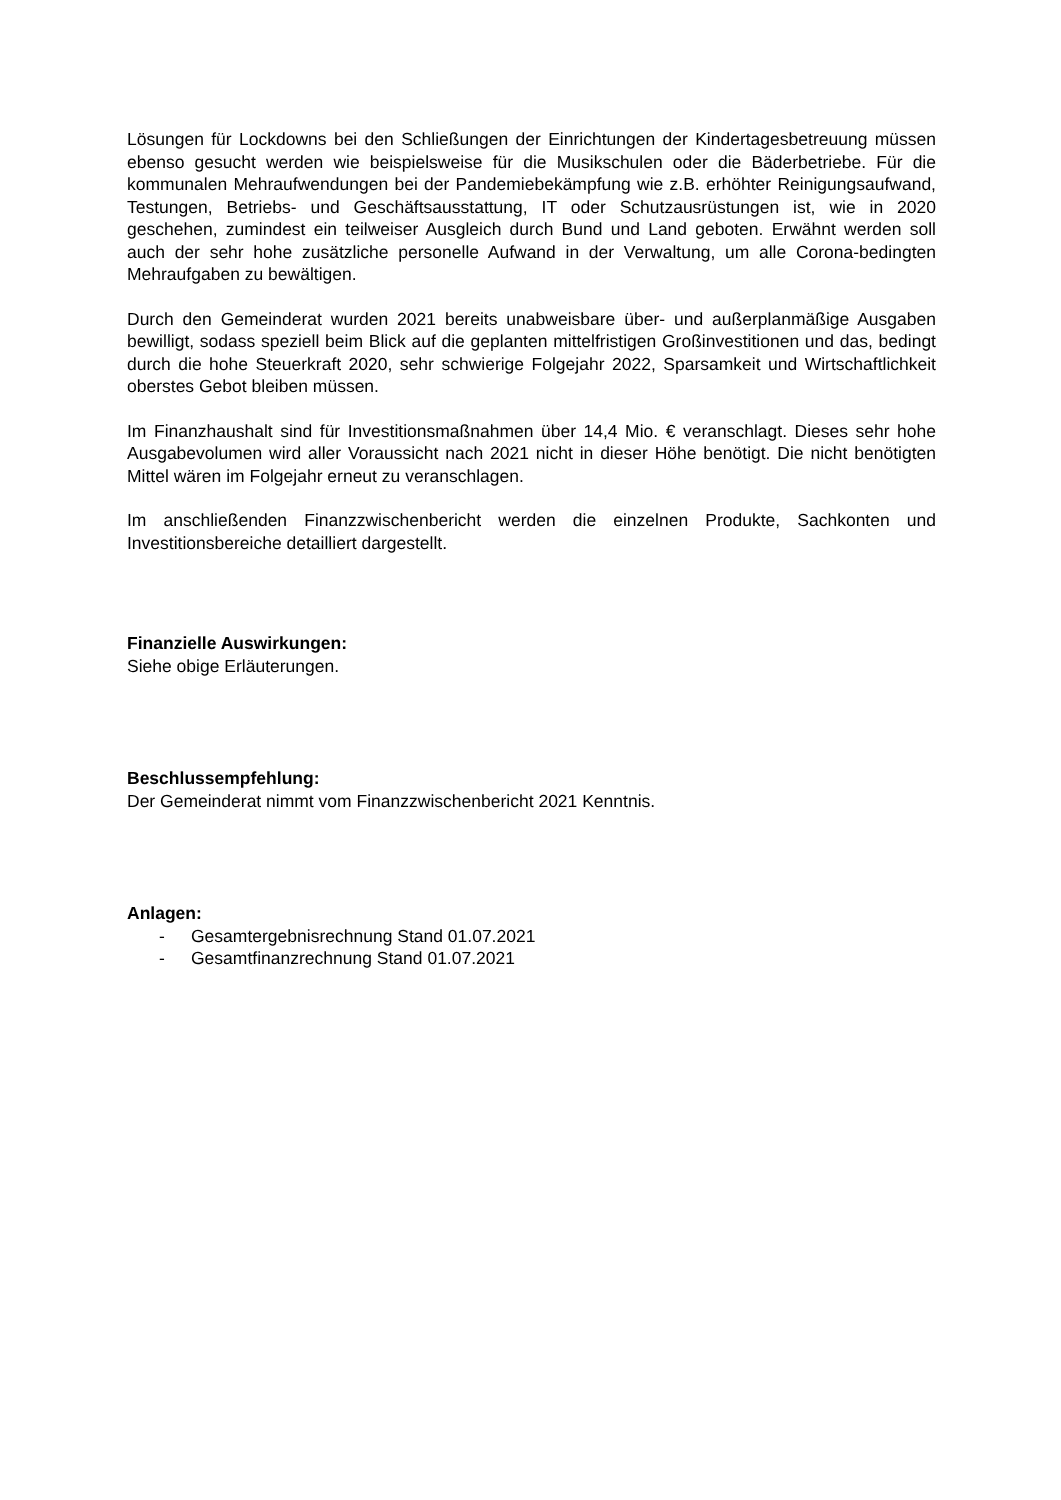Lösungen für Lockdowns bei den Schließungen der Einrichtungen der Kindertagesbetreuung müssen ebenso gesucht werden wie beispielsweise für die Musikschulen oder die Bäderbetriebe. Für die kommunalen Mehraufwendungen bei der Pandemiebekämpfung wie z.B. erhöhter Reinigungsaufwand, Testungen, Betriebs- und Geschäftsausstattung, IT oder Schutzausrüstungen ist, wie in 2020 geschehen, zumindest ein teilweiser Ausgleich durch Bund und Land geboten. Erwähnt werden soll auch der sehr hohe zusätzliche personelle Aufwand in der Verwaltung, um alle Corona-bedingten Mehraufgaben zu bewältigen.
Durch den Gemeinderat wurden 2021 bereits unabweisbare über- und außerplanmäßige Ausgaben bewilligt, sodass speziell beim Blick auf die geplanten mittelfristigen Großinvestitionen und das, bedingt durch die hohe Steuerkraft 2020, sehr schwierige Folgejahr 2022, Sparsamkeit und Wirtschaftlichkeit oberstes Gebot bleiben müssen.
Im Finanzhaushalt sind für Investitionsmaßnahmen über 14,4 Mio. € veranschlagt. Dieses sehr hohe Ausgabevolumen wird aller Voraussicht nach 2021 nicht in dieser Höhe benötigt. Die nicht benötigten Mittel wären im Folgejahr erneut zu veranschlagen.
Im anschließenden Finanzzwischenbericht werden die einzelnen Produkte, Sachkonten und Investitionsbereiche detailliert dargestellt.
Finanzielle Auswirkungen:
Siehe obige Erläuterungen.
Beschlussempfehlung:
Der Gemeinderat nimmt vom Finanzzwischenbericht 2021 Kenntnis.
Anlagen:
- Gesamtergebnisrechnung Stand 01.07.2021
- Gesamtfinanzrechnung Stand 01.07.2021